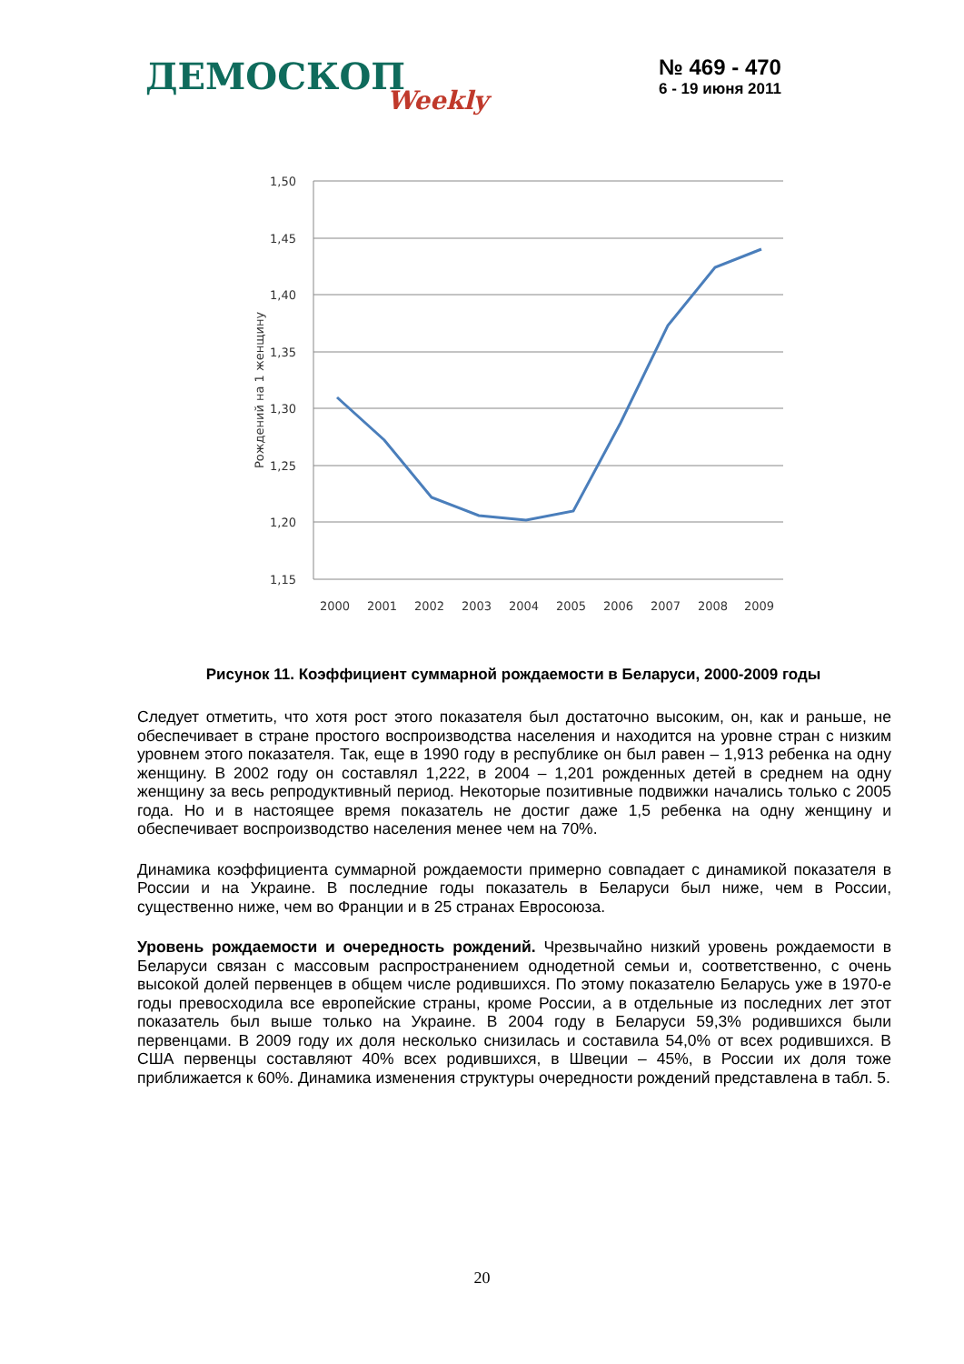ДЕМОСКОПWeekly
№ 469 - 470
6 - 19 июня 2011
1,50
1,45
1,40
1,35
1,30
1,25
1,20
1,15
Рождений на 1 женщину
2000
2001
2002
2003
2004
2005
2006
2007
2008
2009
Рисунок 11. Коэффициент суммарной рождаемости в Беларуси, 2000-2009 годы
Следует отметить, что хотя рост этого показателя был достаточно высоким, он, как и раньше, не обеспечивает в стране простого воспроизводства населения и находится на уровне стран с низким уровнем этого показателя. Так, еще в 1990 году в республике он был равен – 1,913 ребенка на одну женщину. В 2002 году он составлял 1,222, в 2004 – 1,201 рожденных детей в среднем на одну женщину за весь репродуктивный период. Некоторые позитивные подвижки начались только с 2005 года. Но и в настоящее время показатель не достиг даже 1,5 ребенка на одну женщину и обеспечивает воспроизводство населения менее чем на 70%.
Динамика коэффициента суммарной рождаемости примерно совпадает с динамикой показателя в России и на Украине. В последние годы показатель в Беларуси был ниже, чем в России, существенно ниже, чем во Франции и в 25 странах Евросоюза.
Уровень рождаемости и очередность рождений. Чрезвычайно низкий уровень рождаемости в Беларуси связан с массовым распространением однодетной семьи и, соответственно, с очень высокой долей первенцев в общем числе родившихся. По этому показателю Беларусь уже в 1970-е годы превосходила все европейские страны, кроме России, а в отдельные из последних лет этот показатель был выше только на Украине. В 2004 году в Беларуси 59,3% родившихся были первенцами. В 2009 году их доля несколько снизилась и составила 54,0% от всех родившихся. В США первенцы составляют 40% всех родившихся, в Швеции – 45%, в России их доля тоже приближается к 60%. Динамика изменения структуры очередности рождений представлена в табл. 5.
20